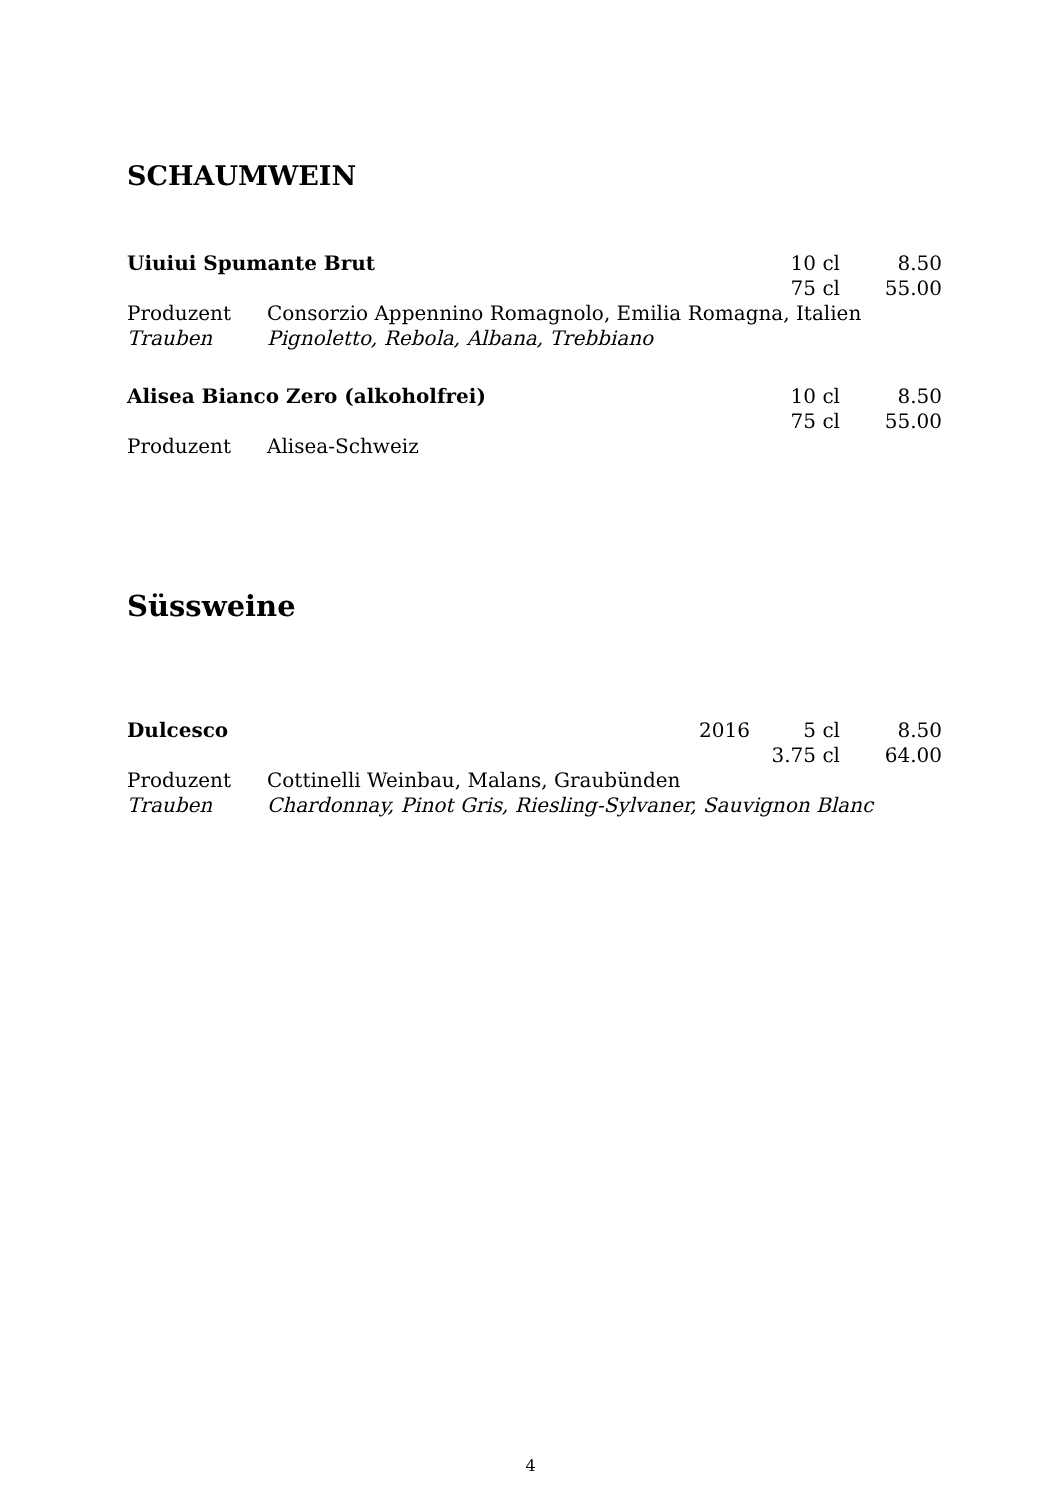SCHAUMWEIN
| Uiuiui Spumante Brut | | | 10 cl | 8.50 |
| | | | 75 cl | 55.00 |
| Produzent | Consorzio Appennino Romagnolo, Emilia Romagna, Italien | | | |
| Trauben | Pignoletto, Rebola, Albana, Trebbiano | | | |
| Alisea Bianco Zero (alkoholfrei) | | | 10 cl | 8.50 |
| | | | 75 cl | 55.00 |
| Produzent | Alisea-Schweiz | | | |
Süssweine
| Dulcesco | | 2016 | 5 cl | 8.50 |
| | | | 3.75 cl | 64.00 |
| Produzent | Cottinelli Weinbau, Malans, Graubünden | | | |
| Trauben | Chardonnay, Pinot Gris, Riesling-Sylvaner, Sauvignon Blanc | | | |
4